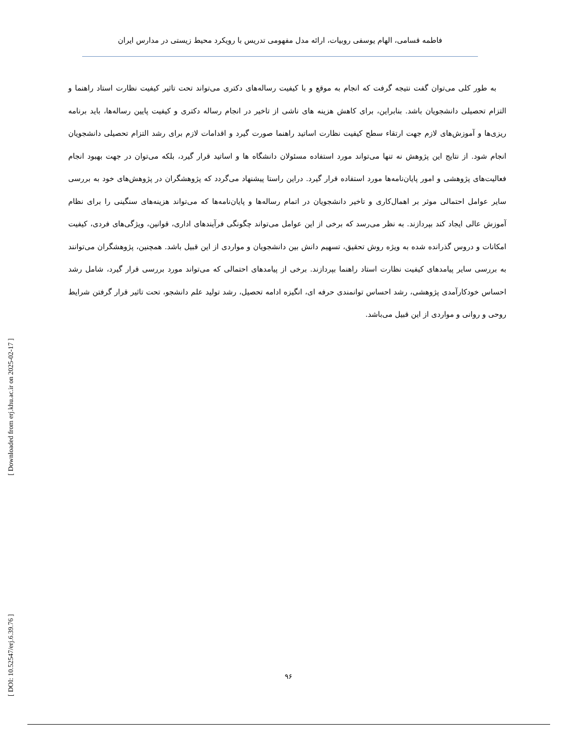فاطمه قسامی، الهام یوسفی روبیات، ارائه مدل مفهومی تدریس با رویکرد محیط زیستی در مدارس ایران
به طور کلی می‌توان گفت نتیجه گرفت که انجام به موقع و با کیفیت رساله‌های دکتری می‌تواند تحت تاثیر کیفیت نظارت استاد راهنما و التزام تحصیلی دانشجویان باشد. بنابراین، برای کاهش هزینه های ناشی از تاخیر در انجام رساله دکتری و کیفیت پایین رساله‌ها، باید برنامه ریزی‌ها و آموزش‌های لازم جهت ارتقاء سطح کیفیت نظارت اساتید راهنما صورت گیرد و اقدامات لازم برای رشد التزام تحصیلی دانشجویان انجام شود. از نتایج این پژوهش نه تنها می‌تواند مورد استفاده مسئولان دانشگاه ها و اساتید قرار گیرد، بلکه می‌توان در جهت بهبود انجام فعالیت‌های پژوهشی و امور پایان‌نامه‌ها مورد استفاده قرار گیرد. دراین راستا پیشنهاد می‌گردد که پژوهشگران در پژوهش‌های خود به بررسی سایر عوامل احتمالی موثر بر اهمال‌کاری و تاخیر دانشجویان در اتمام رساله‌ها و پایان‌نامه‌ها که می‌تواند هزینه‌های سنگینی را برای نظام آموزش عالی ایجاد کند بپردازند. به نظر می‌رسد که برخی از این عوامل می‌تواند چگونگی فرآیندهای اداری، قوانین، ویژگی‌های فردی، کیفیت امکانات و دروس گذرانده شده به ویژه روش تحقیق، تسهیم دانش بین دانشجویان و مواردی از این قبیل باشد. همچنین، پژوهشگران می‌توانند به بررسی سایر پیامدهای کیفیت نظارت استاد راهنما بپردازند. برخی از پیامدهای احتمالی که می‌تواند مورد بررسی قرار گیرد، شامل رشد احساس خودکارآمدی پژوهشی، رشد احساس توانمندی حرفه ای، انگیزه ادامه تحصیل، رشد تولید علم دانشجو، تحت تاثیر قرار گرفتن شرایط روحی و روانی و مواردی از این قبیل می‌باشد.
[ DOI: 10.52547/erj.6.39.76 ] [ Downloaded from erj.khu.ac.ir on 2025-02-17 ]
۹۶